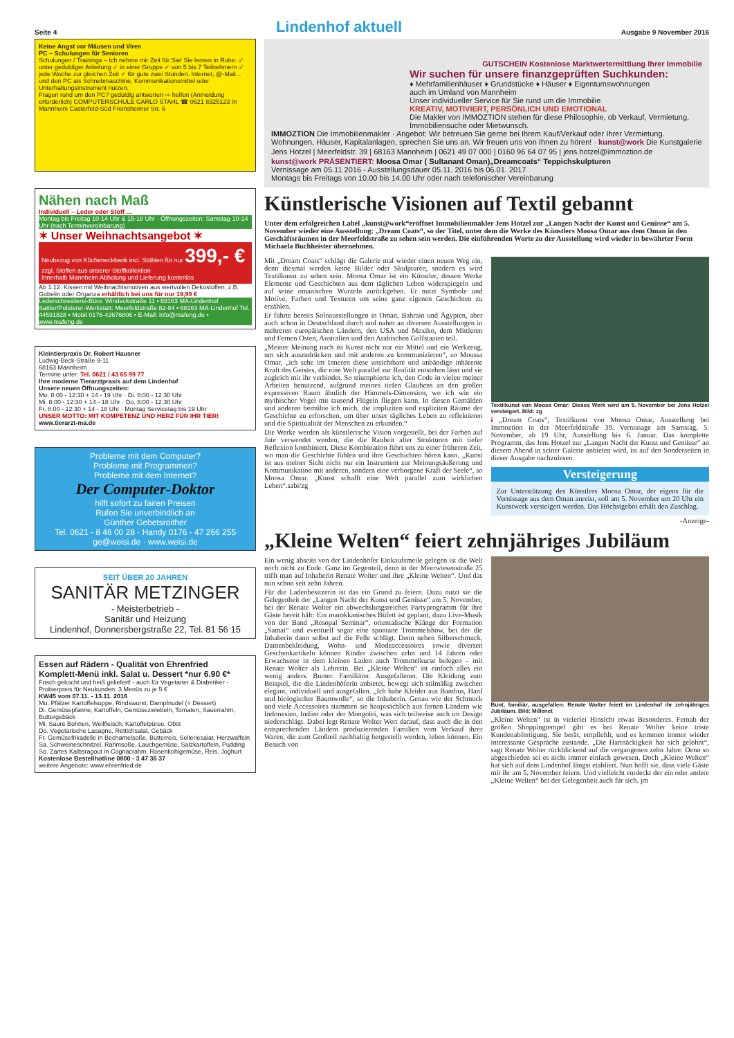Seite 4
Lindenhof aktuell
Ausgabe 9 November 2016
Keine Angst vor Mäusen und Viren
PC – Schulungen für Senioren
Schulungen / Trainings – Ich nehme mir Zeit für Sie! Sie lernen in Ruhe: ✓ unter geduldiger Anleitung ✓ in einer Gruppe ✓ von 5 bis 7 Teilnehmern ✓ jede Woche zur gleichen Zeit ✓ für gute zwei Stunden. Internet, @-Mail... und den PC als Schreibmaschine, Kommunikationsmittel oder Unterhaltungsinstrument nutzen.
Fragen rund um den PC? geduldig antworten ⇨ helfen (Anmeldung erforderlich) COMPUTERSCHULE CARLO STAHL ☎ 0621 8325123 In Mannheim Casterfeld-Süd Freinsheimer Str. 6
Nähen nach Maß
Individuell – Leder oder Stoff ...
Montag bis Freitag 10-14 Uhr & 15-18 Uhr · Öffnungszeiten: Samstag 10-14 Uhr (nach Terminvereinbarung)
✶ Unser Weihnachtsangebot ✶
Neubezug von Kücheneckbank incl. Stühlen für nur 399,- € zzgl. Stoffen aus unserer Stoffkollektion
Innerhalb Mannheim Abholung und Lieferung kostenlos
Ab 1.12. Kissen mit Weihnachtsmotiven aus wertvollen Dekostoffen, z.B. Gobelin oder Organza erhältlich bei uns für nur 19,99 €
Lederschneiderei-Büro: Windeckstraße 11 • 68163 MA-Lindenhof Sattler/Polsterer-Werkstatt: Meerfeldstraße 82-84 • 68163 MA-Lindenhof Tel. 44591828 • Mobil 0176-42676806 • E-Mail: info@mafeng.de • www.mafeng.de
Kleintierpraxis Dr. Robert Hausner
Ludwig-Beck-Straße 9-11
68163 Mannheim
Termine unter: Tel. 0621 / 43 65 99 77
Ihre moderne Tierarztpraxis auf dem Lindenhof
Unsere neuen Öffnungszeiten:
Mo. 8:00 - 12:30 + 14 - 19 Uhr · Di. 8:00 - 12:30 Uhr
Mi. 8:00 - 12:30 + 14 - 18 Uhr · Do. 8:00 - 12:30 Uhr
Fr. 8:00 - 12:30 + 14 - 18 Uhr · Montag Servicetag bis 19 Uhr
UNSER MOTTO: MIT KOMPETENZ UND HERZ FÜR IHR TIER!
www.tierarzt-ma.de
Probleme mit dem Computer?
Probleme mit Programmen?
Probleme mit dem Internet?
Der Computer-Doktor
hilft sofort zu fairen Preisen
Rufen Sie unverbindlich an
Günther Gebetsroither
Tel. 0621 - 8 46 00 28 · Handy 0176 - 47 266 255
ge@weisi.de · www.weisi.de
SEIT ÜBER 20 JAHREN
SANITÄR METZINGER
- Meisterbetrieb -
Sanitär und Heizung
Lindenhof, Donnersbergstraße 22, Tel. 81 56 15
Essen auf Rädern - Qualität von Ehrenfried
Komplett-Menü inkl. Salat u. Dessert *nur 6.90 €*
Frisch gekocht und heiß geliefert! - auch für Vegetarier & Diabetiker - Probierpreis für Neukunden: 3 Menüs zu je 5 €
KW45 vom 07.11. - 13.11. 2016
Mo. Pfälzer Kartoffelsuppe, Rindswurst, Dampfnudel (= Dessert)
Di. Gemüsepfanne, Kartoffeln, Gemüsezwiebeln, Tomaten, Sauerrahm, Buttergebäck
Mi. Saure Bohnen, Wellfleisch, Kartoffelpüree, Obst
Do. Vegetarische Lasagne, Rettichsalat, Gebäck
Fr. Gemüsefrikadelle in Bechamelsoße, Butterreis, Selleriesalat, Herzwaffeln
Sa. Schweineschnitzel, Rahmsoße, Lauchgemüse, Salzkartoffeln, Pudding
So. Zartes Kalbsragout in Cognacrahm, Rosenkohlgemüse, Reis, Joghurt
Kostenlose Bestellhotline 0800 - 3 47 36 37
weitere Angebote: www.ehrenfried.de
GUTSCHEIN Kostenlose Marktwertermittlung Ihrer Immobilie
Wir suchen für unsere finanzgeprüften Suchkunden:
♦ Mehrfamilienhäuser ♦ Grundstücke ♦ Häuser ♦ Eigentumswohnungen
auch im Umland von Mannheim
Unser individueller Service für Sie rund um die Immobilie
KREATIV, MOTIVIERT, PERSÖNLICH UND EMOTIONAL
Die Makler von IMMOZTION stehen für diese Philosophie, ob Verkauf, Vermietung, Immobiliensuche oder Mietwunsch.
IMMOZTION Die Immobilienmakler · Angebot: Wir betreuen Sie gerne bei Ihrem Kauf/Verkauf oder Ihrer Vermietung. Wohnungen, Häuser, Kapitalanlagen, sprechen Sie uns an. Wir freuen uns von Ihnen zu hören! · kunst@work Die Kunstgalerie
Jens Hotzel | Meerfeldstr. 39 | 68163 Mannheim | 0621 49 07 000 | 0160 96 64 07 95 | jens.hotzel@immoztion.de
kunst@work PRÄSENTIERT: Moosa Omar ( Sultanant Oman)„Dreamcoats“ Teppichskulpturen
Vernissage am 05.11 2016 - Ausstellungsdauer 05.11. 2016 bis 06.01. 2017
Montags bis Freitags von 10.00 bis 14.00 Uhr oder nach telefonischer Vereinbarung
Künstlerische Visionen auf Textil gebannt
Unter dem erfolgreichen Label „kunst@work“eröffnet Immobilienmakler Jens Hotzel zur „Langen Nacht der Kunst und Genüsse“ am 5. November wieder eine Ausstellung: „Dream Coats“, so der Titel, unter dem die Werke des Künstlers Moosa Omar aus dem Oman in den Geschäftsräumen in der Meerfeldstraße zu sehen sein werden. Die einführenden Worte zu der Ausstellung wird wieder in bewährter Form Michaela Buchheister übernehmen.
Mit „Dream Coats“ schlägt die Galerie mal wieder einen neuen Weg ein, denn diesmal werden keine Bilder oder Skulpturen, sondern es wird Textilkunst zu sehen sein. Moosa Omar ist ein Künstler, dessen Werke Elemente und Geschichten aus dem täglichen Leben widerspiegeln und auf seine omanischen Wurzeln zurückgehen. Er nutzt Symbole und Motive, Farben und Texturen um seine ganz eigenen Geschichten zu erzählen.
Er führte bereits Soloausstellungen in Oman, Bahrain und Ägypten, aber auch schon in Deutschland durch und nahm an diversen Ausstellungen in mehreren europäischen Ländern, den USA und Mexiko, dem Mittleren und Fernen Osten, Australien und den Arabischen Golfstaaten teil.
„Meiner Meinung nach ist Kunst nicht nur ein Mittel und ein Werkzeug, um sich auszudrücken und mit anderen zu kommunizieren“, so Moussa Omar, „ich sehe im Inneren diese unsichtbare und unbändige inhärente Kraft des Geistes, die eine Welt parallel zur Realität entstehen lässt und sie zugleich mit ihr verbindet. So triumphierte ich, den Code in vielen meiner Arbeiten benutzend, aufgrund meines tiefen Glaubens an den großen expressiven Raum ähnlich der Himmels-Dimension, wo ich wie ein mythischer Vogel mit tausend Flügeln fliegen kann. In diesen Gemälden und anderen bemühte ich mich, die impliziten und expliziten Räume der Geschichte zu erforschen, um über unser tägliches Leben zu reflektieren und die Spiritualität der Menschen zu erkunden.“
Die Werke werden als künstlerische Vision vorgestellt, bei der Farben auf Jute verwendet werden, die die Rauheit alter Strukturen mit tiefer Reflexion kombiniert. Diese Kombination führt uns zu einer früheren Zeit, wo man die Geschichte fühlen und ihre Geschichten hören kann. „Kunst ist aus meiner Sicht nicht nur ein Instrument zur Meinungsäußerung und Kommunikation mit anderen, sondern eine verborgene Kraft der Seele“, so Moosa Omar. „Kunst schafft eine Welt parallel zum wirklichen Leben“.sabi/zg
Textilkunst von Moosa Omar: Dieses Werk wird am 5. November bei Jens Hotzel versteigert. Bild: zg
i „Dream Coats“, Textilkunst von Moosa Omar, Ausstellung bei Immoztion in der Meerfeldstraße 39. Vernissage am Samstag, 5. November, ab 19 Uhr, Ausstellung bis 6. Januar. Das komplette Programm, das Jens Hotzel zur „Langen Nacht der Kunst und Genüsse“ an diesem Abend in seiner Galerie anbieten wird, ist auf den Sonderseiten in dieser Ausgabe nachzulesen.
Versteigerung
Zur Unterstützung des Künstlers Moosa Omar, der eigens für die Vernissage aus dem Oman anreist, soll am 5. November um 20 Uhr ein Kunstwerk versteigert werden. Das Höchstgebot erhält den Zuschlag.
-Anzeige-
„Kleine Welten“ feiert zehnjähriges Jubiläum
Ein wenig abseits von der Lindenhöfer Einkaufsmeile gelegen ist die Welt noch nicht zu Ende. Ganz im Gegenteil, denn in der Meerwiesenstraße 25 trifft man auf Inhaberin Renate Wolter und ihre „Kleine Welten“. Und das nun schon seit zehn Jahren.
Für die Ladenbesitzerin ist das ein Grund zu feiern. Dazu nutzt sie die Gelegenheit der „Langen Nacht der Kunst und Genüsse“ am 5. November, bei der Renate Wolter ein abwechslungsreiches Partyprogramm für ihre Gäste bereit hält: Ein marokkanisches Büfett ist geplant, dazu Live-Musik von der Band „Resopal Seminar“, orientalische Klänge der Formation „Samai“ und eventuell sogar eine spontane Trommelshow, bei der die Inhaberin dann selbst auf die Felle schlägt. Denn neben Silberschmuck, Damenbekleidung, Wohn- und Modeaccessoires sowie diversen Geschenkartikeln können Kinder zwischen zehn und 14 Jahren oder Erwachsene in dem kleinen Laden auch Trommelkurse belegen – mit Renate Wolter als Lehrerin. Bei „Kleine Welten“ ist einfach alles ein wenig anders. Bunter. Familiärer. Ausgefallener. Die Kleidung zum Beispiel, die die Lindenhöferin anbietet, bewegt sich stilmäßig zwischen elegant, individuell und ausgefallen. „Ich habe Kleider aus Bambus, Hanf und biologischer Baumwolle“, so die Inhaberin. Genau wie der Schmuck und viele Accessoires stammen sie hauptsächlich aus fernen Ländern wie Indonesien, Indien oder der Mongolei, was sich teilweise auch im Design niederschlägt. Dabei legt Renate Wolter Wert darauf, dass auch die in den entsprechenden Ländern produzierenden Familien vom Verkauf ihrer Waren, die zum Großteil nachhaltig hergestellt werden, leben können. Ein Besuch von
Bunt, familiär, ausgefallen: Renate Wolter feiert im Lindenhof ihr zehnjähriges Jubiläum. Bild: Millenet
„Kleine Welten“ ist in vielerlei Hinsicht etwas Besonderes. Fernab der großen Shoppingtempel gibt es bei Renate Wolter keine triste Kundenabfertigung. Sie berät, empfiehlt, und es kommen immer wieder interessante Gespräche zustande. „Die Hartnäckigkeit hat sich gelohnt“, sagt Renate Wolter rückblickend auf die vergangenen zehn Jahre. Denn so abgeschieden sei es nicht immer einfach gewesen. Doch „Kleine Welten“ hat sich auf dem Lindenhof längst etabliert. Nun hofft sie, dass viele Gäste mit ihr am 5. November feiern. Und vielleicht entdeckt der ein oder andere „Kleine Welten“ bei der Gelegenheit auch für sich. jm